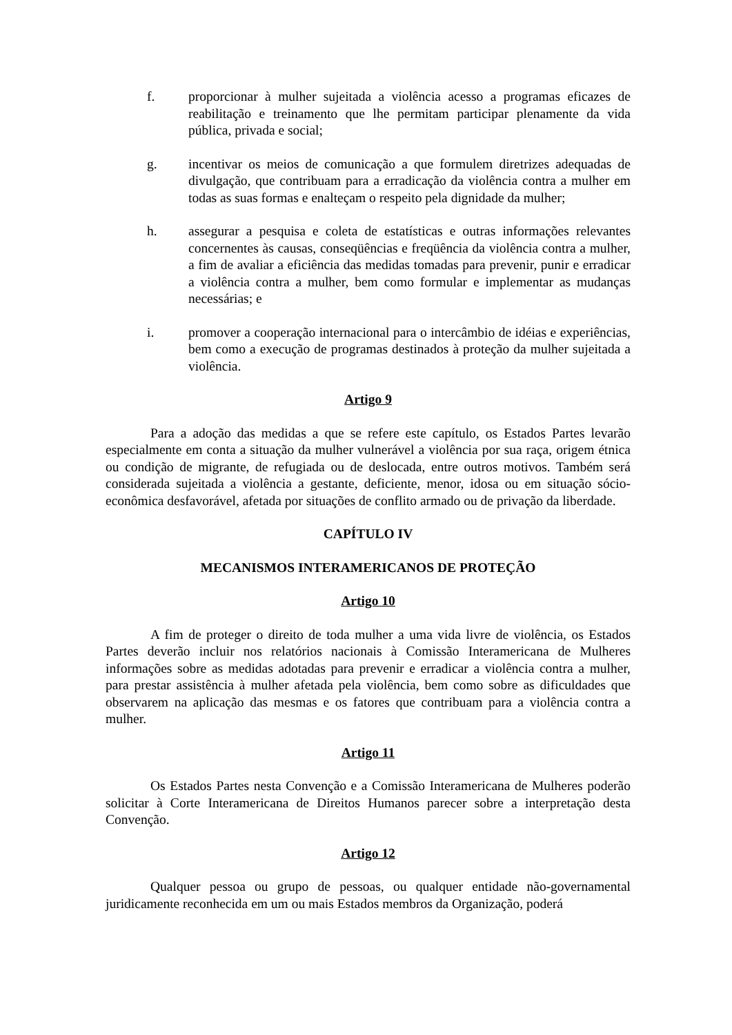f. proporcionar à mulher sujeitada a violência acesso a programas eficazes de reabilitação e treinamento que lhe permitam participar plenamente da vida pública, privada e social;
g. incentivar os meios de comunicação a que formulem diretrizes adequadas de divulgação, que contribuam para a erradicação da violência contra a mulher em todas as suas formas e enalteçam o respeito pela dignidade da mulher;
h. assegurar a pesquisa e coleta de estatísticas e outras informações relevantes concernentes às causas, conseqüências e freqüência da violência contra a mulher, a fim de avaliar a eficiência das medidas tomadas para prevenir, punir e erradicar a violência contra a mulher, bem como formular e implementar as mudanças necessárias; e
i. promover a cooperação internacional para o intercâmbio de idéias e experiências, bem como a execução de programas destinados à proteção da mulher sujeitada a violência.
Artigo 9
Para a adoção das medidas a que se refere este capítulo, os Estados Partes levarão especialmente em conta a situação da mulher vulnerável a violência por sua raça, origem étnica ou condição de migrante, de refugiada ou de deslocada, entre outros motivos. Também será considerada sujeitada a violência a gestante, deficiente, menor, idosa ou em situação sócio-econômica desfavorável, afetada por situações de conflito armado ou de privação da liberdade.
CAPÍTULO IV
MECANISMOS INTERAMERICANOS DE PROTEÇÃO
Artigo 10
A fim de proteger o direito de toda mulher a uma vida livre de violência, os Estados Partes deverão incluir nos relatórios nacionais à Comissão Interamericana de Mulheres informações sobre as medidas adotadas para prevenir e erradicar a violência contra a mulher, para prestar assistência à mulher afetada pela violência, bem como sobre as dificuldades que observarem na aplicação das mesmas e os fatores que contribuam para a violência contra a mulher.
Artigo 11
Os Estados Partes nesta Convenção e a Comissão Interamericana de Mulheres poderão solicitar à Corte Interamericana de Direitos Humanos parecer sobre a interpretação desta Convenção.
Artigo 12
Qualquer pessoa ou grupo de pessoas, ou qualquer entidade não-governamental juridicamente reconhecida em um ou mais Estados membros da Organização, poderá